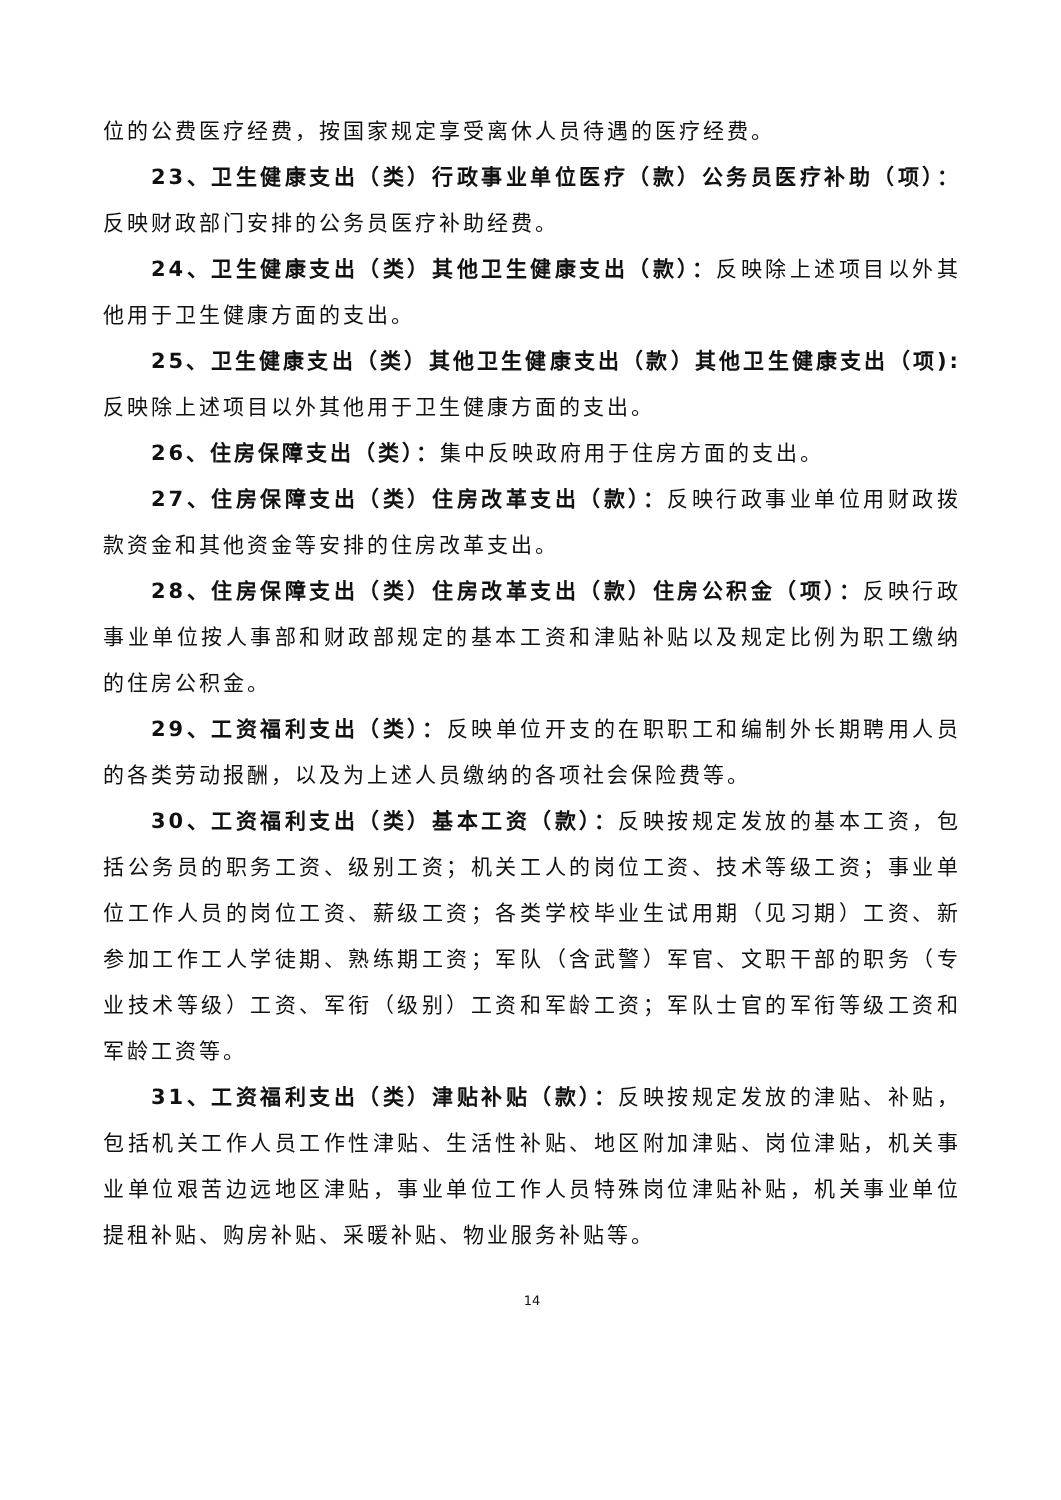位的公费医疗经费，按国家规定享受离休人员待遇的医疗经费。
23、卫生健康支出（类）行政事业单位医疗（款）公务员医疗补助（项）：反映财政部门安排的公务员医疗补助经费。
24、卫生健康支出（类）其他卫生健康支出（款）：反映除上述项目以外其他用于卫生健康方面的支出。
25、卫生健康支出（类）其他卫生健康支出（款）其他卫生健康支出（项): 反映除上述项目以外其他用于卫生健康方面的支出。
26、住房保障支出（类）：集中反映政府用于住房方面的支出。
27、住房保障支出（类）住房改革支出（款）：反映行政事业单位用财政拨款资金和其他资金等安排的住房改革支出。
28、住房保障支出（类）住房改革支出（款）住房公积金（项）：反映行政事业单位按人事部和财政部规定的基本工资和津贴补贴以及规定比例为职工缴纳的住房公积金。
29、工资福利支出（类）：反映单位开支的在职职工和编制外长期聘用人员的各类劳动报酬，以及为上述人员缴纳的各项社会保险费等。
30、工资福利支出（类）基本工资（款）：反映按规定发放的基本工资，包括公务员的职务工资、级别工资；机关工人的岗位工资、技术等级工资；事业单位工作人员的岗位工资、薪级工资；各类学校毕业生试用期（见习期）工资、新参加工作工人学徒期、熟练期工资；军队（含武警）军官、文职干部的职务（专业技术等级）工资、军衔（级别）工资和军龄工资；军队士官的军衔等级工资和军龄工资等。
31、工资福利支出（类）津贴补贴（款）：反映按规定发放的津贴、补贴，包括机关工作人员工作性津贴、生活性补贴、地区附加津贴、岗位津贴，机关事业单位艰苦边远地区津贴，事业单位工作人员特殊岗位津贴补贴，机关事业单位提租补贴、购房补贴、采暖补贴、物业服务补贴等。
14